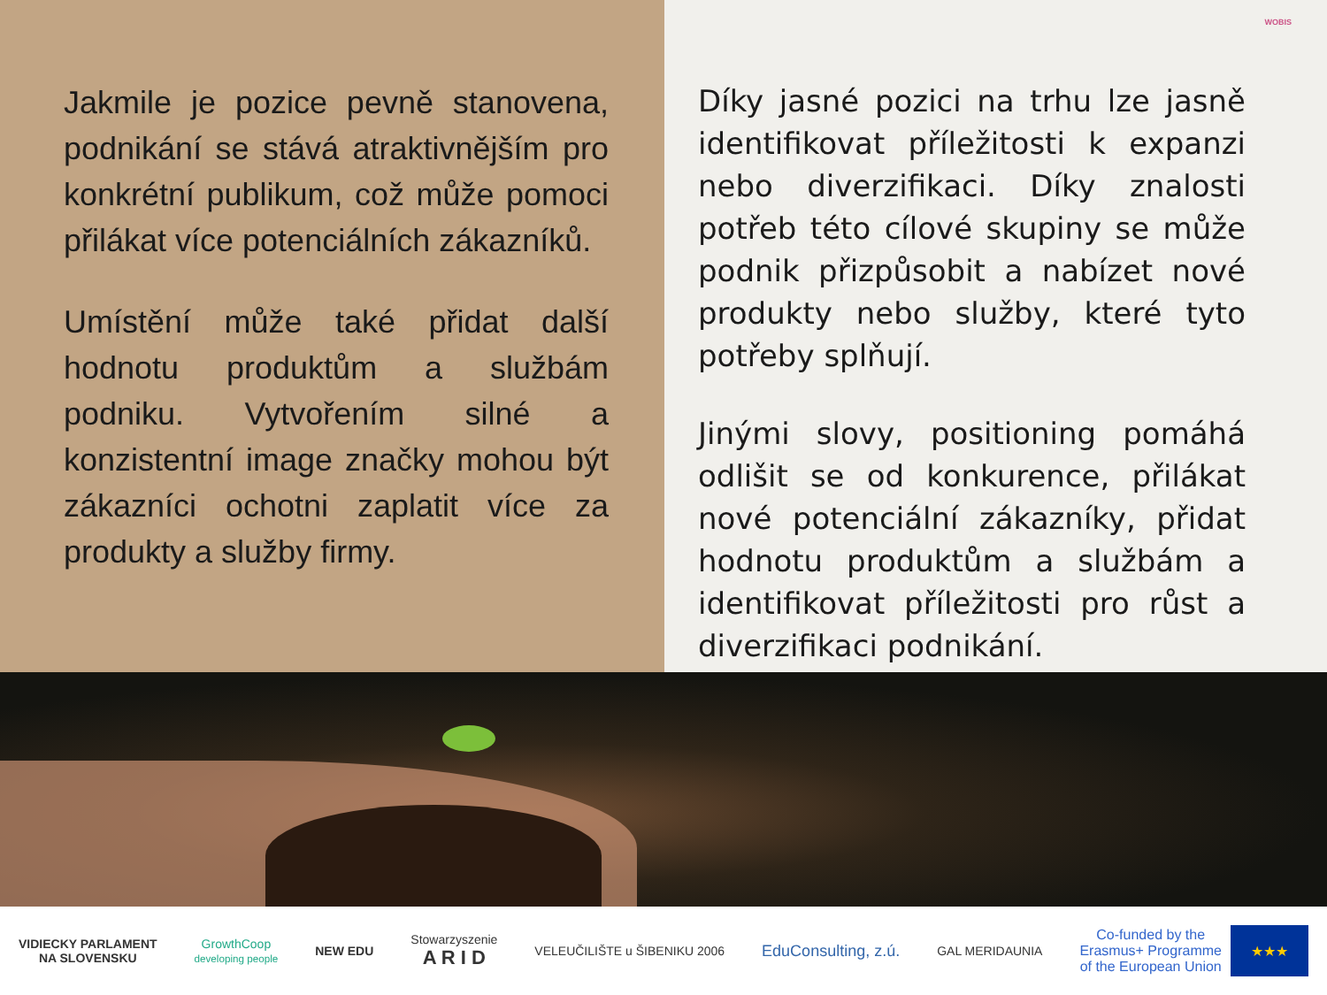Jakmile je pozice pevně stanovena, podnikání se stává atraktivnějším pro konkrétní publikum, což může pomoci přilákat více potenciálních zákazníků.
Umístění může také přidat další hodnotu produktům a službám podniku. Vytvořením silné a konzistentní image značky mohou být zákazníci ochotni zaplatit více za produkty a služby firmy.
WOBIS
Díky jasné pozici na trhu lze jasně identifikovat příležitosti k expanzi nebo diverzifikaci. Díky znalosti potřeb této cílové skupiny se může podnik přizpůsobit a nabízet nové produkty nebo služby, které tyto potřeby splňují.
Jinými slovy, positioning pomáhá odlišit se od konkurence, přilákat nové potenciální zákazníky, přidat hodnotu produktům a službám a identifikovat příležitosti pro růst a diverzifikaci podnikání.
VIDIECKY PARLAMENT
NA SLOVENSKU
GrowthCoop
developing people
NEW EDU
Stowarzyszenie
A R I D
VELEUČILIŠTE u ŠIBENIKU 2006
EduConsulting, z.ú.
GAL MERIDAUNIA
Co-funded by the
Erasmus+ Programme
of the European Union ★★★